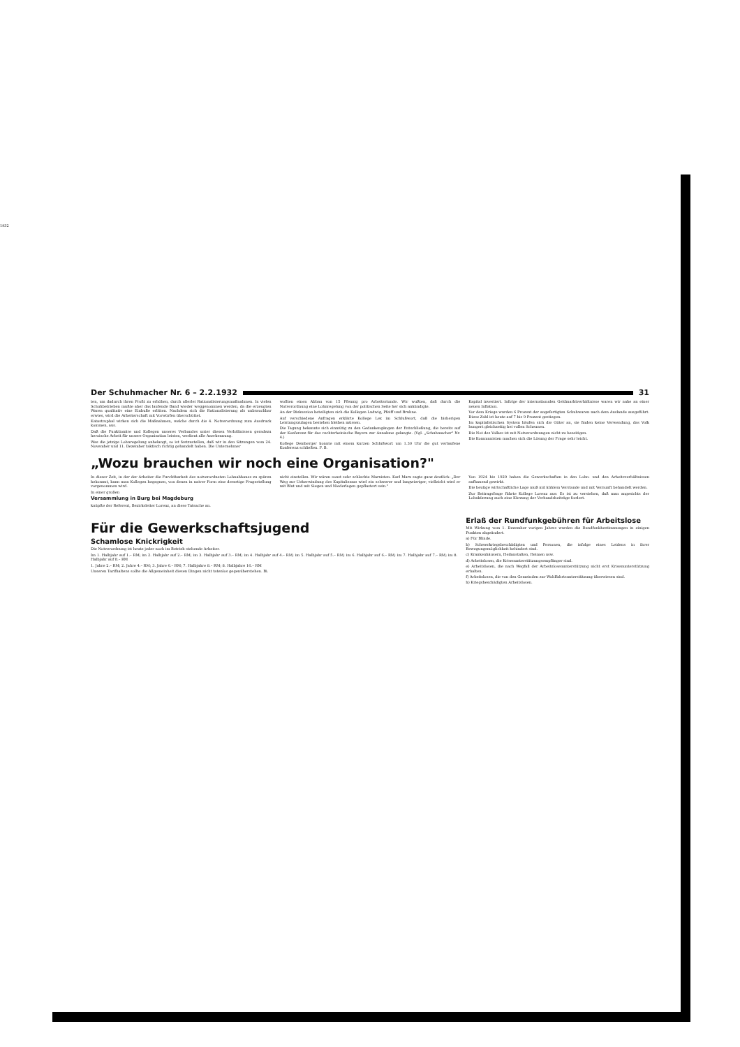1932
Der Schuhmacher Nr. 6 – 2.2.1932 31
ten, um dadurch ihren Profit zu erhöhen, durch allerlei Rationalisierungsmaßnahmen. In vielen Schuhbetrieben mußte aber das laufende Band wieder weggenommen werden, da die erzeugten Waren qualitativ eine Einbuße erlitten. Nachdem sich die Rationalisierung als unbrauchbar erwies, wird die Arbeiterschaft mit Vorwürfen überschüttet.
Katastrophal wirken sich die Maßnahmen, welche durch die 4. Notverordnung zum Ausdruck kommen, aus.
Daß die Funktionäre und Kollegen unseres Verbandes unter diesen Verhältnissen geradezu heroische Arbeit für unsere Organisation leisten, verdient alle Anerkennung.
Was die jetzige Lohnregelung anbelangt, so ist festzustellen, daß wir in den Sitzungen vom 24. November und 11. Dezember taktisch richtig gehandelt haben. Die Unternehmer
wollten einen Abbau von 15 Pfennig pro Arbeitsstunde. Wir wußten, daß durch die Notverordnung eine Lohnregelung von der politischen Seite her sich ankündigte.
An der Diskussion beteiligten sich die Kollegen Ludwig, Pfeiff und Bruhne.
Auf verschiedene Anfragen erklärte Kollege Lex im Schlußwort, daß die bisherigen Leistungszulagen bestehen bleiben müssen.
Die Tagung bekannte sich einmütig zu den Gedankengängen der Entschließung, die bereits auf der Konferenz für das rechtsrheinische Bayern zur Annahme gelangte. (Vgl. „Schuhmacher" Nr. 4.)
Kollege Demberger konnte mit einem kurzen Schlußwort um 1.30 Uhr die gut verlaufene Konferenz schließen. F. B.
Kapital investiert. Infolge der internationalen Geldmarktverhältnisse waren wir nahe an einer neuen Inflation.
Vor dem Kriege wurden 6 Prozent der angefertigten Schuhwaren nach dem Auslande ausgeführt. Diese Zahl ist heute auf 7 bis 9 Prozent gestiegen.
Im kapitalistischen System häufen sich die Güter an, sie finden keine Verwendung, das Volk hungert gleichzeitig bei vollen Scheunen.
Die Not des Volkes ist mit Notverordnungen nicht zu beseitigen.
Die Kommunisten machen sich die Lösung der Frage sehr leicht.
„Wozu brauchen wir noch eine Organisation?"
In dieser Zeit, in der der Arbeiter die Furchtbarkeit des notverordneten Lohnabbaues zu spüren bekommt, kann man Kollegen begegnen, von denen in naiver Form eine derartige Fragestellung vorgenommen wird.
In einer großen
Versammlung in Burg bei Magdeburg
knüpfte der Referent, Bezirksleiter Lorenz, an diese Tatsache an.
nicht einstellen. Wir wären sonst sehr schlechte Marxisten. Karl Marx sagte ganz deutlich: „Der Weg zur Ueberwindung des Kapitalismus wird ein schwerer und langwieriger, vielleicht wird er mit Blut und mit Siegen und Niederlagen gepflastert sein."
Von 1924 bis 1929 haben die Gewerkschaften in den Lohn- und den Arbeitsverhältnissen aufbauend gewirkt.
Die heutige wirtschaftliche Lage muß mit kühlem Verstande und mit Vernunft behandelt werden.
Zur Beitragsfrage führte Kollege Lorenz aus: Es ist zu verstehen, daß man angesichts der Lohnkürzung auch eine Kürzung der Verbandsbeiträge fordert.
Für die Gewerkschaftsjugend
Schamlose Knickrigkeit
Die Notverordnung ist heute jeder noch im Betrieb stehende Arbeiter.
Im 1. Halbjahr auf 1.– RM; im 2. Halbjahr auf 2.– RM; im 3. Halbjahr auf 3.– RM; im 4. Halbjahr auf 4.– RM; im 5. Halbjahr auf 5.– RM; im 6. Halbjahr auf 6.– RM; im 7. Halbjahr auf 7.– RM; im 8. Halbjahr auf 8.– RM
1. Jahre 2.– RM; 2. Jahre 4.– RM; 3. Jahre 6.– RM; 7. Halbjahre 8.– RM; 8. Halbjahre 16.– RM
Unseren Tarifhaltens sollte die Allgemeinheit diesen Dingen nicht tatenlos gegenüberstehen. Bi.
Erlaß der Rundfunkgebühren für Arbeitslose
Mit Wirkung vom 1. Dezember vorigen Jahres wurden die Rundfunkbestimmungen in einigen Punkten abgeändert.
a) Für Blinde.
b) Schwerkriegsbeschädigten und Personen, die infolge eines Leidens in ihrer Bewegungsmöglichkeit behindert sind.
c) Krankenhäusern, Heilanstalten, Heimen usw.
d) Arbeitslosen, die Krisenunterstützungsempfänger sind.
e) Arbeitslosen, die nach Wegfall der Arbeitslosenunterstützung nicht erst Krisenunterstützung erhalten.
f) Arbeitslosen, die von den Gemeinden zur Wohlfahrtsunterstützung überwiesen sind.
h) Kriegsbeschädigten Arbeitslosen.